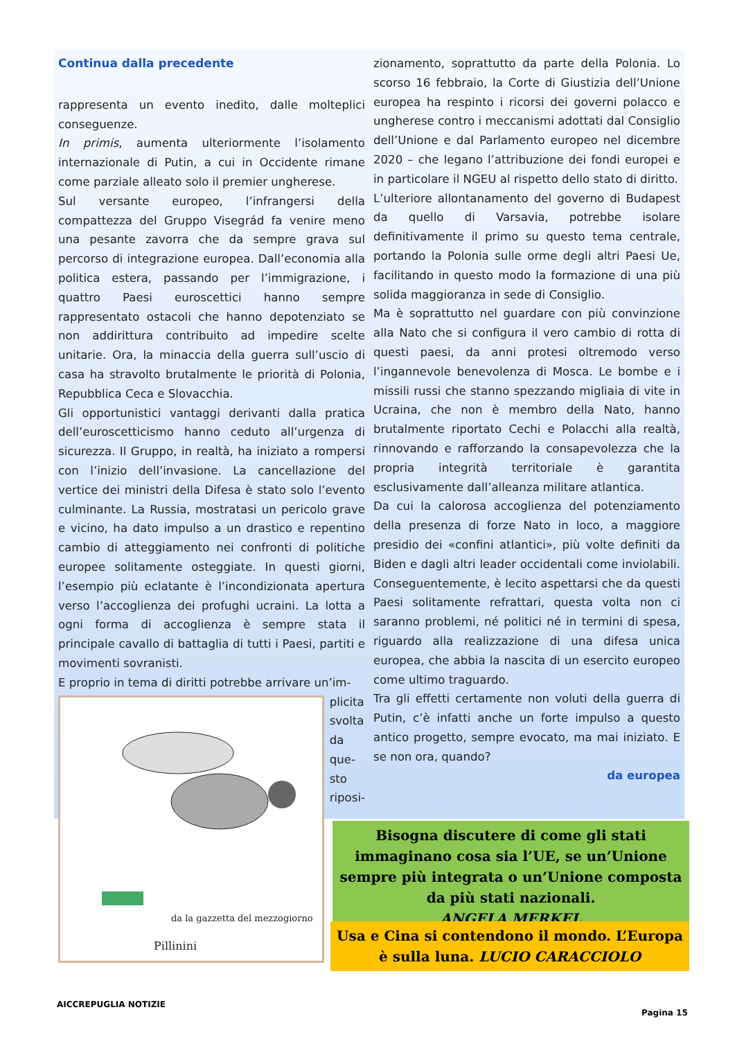Continua dalla precedente
rappresenta un evento inedito, dalle molteplici conseguenze.
In primis, aumenta ulteriormente l’isolamento internazionale di Putin, a cui in Occidente rimane come parziale alleato solo il premier ungherese.
Sul versante europeo, l’infrangersi della compattezza del Gruppo Visegrád fa venire meno una pesante zavorra che da sempre grava sul percorso di integrazione europea. Dall’economia alla politica estera, passando per l’immigrazione, i quattro Paesi euroscettici hanno sempre rappresentato ostacoli che hanno depotenziato se non addirittura contribuito ad impedire scelte unitarie. Ora, la minaccia della guerra sull’uscio di casa ha stravolto brutalmente le priorità di Polonia, Repubblica Ceca e Slovacchia.
Gli opportunistici vantaggi derivanti dalla pratica dell’euroscetticismo hanno ceduto all’urgenza di sicurezza. Il Gruppo, in realtà, ha iniziato a rompersi con l’inizio dell’invasione. La cancellazione del vertice dei ministri della Difesa è stato solo l’evento culminante. La Russia, mostratasi un pericolo grave e vicino, ha dato impulso a un drastico e repentino cambio di atteggiamento nei confronti di politiche europee solitamente osteggiate. In questi giorni, l’esempio più eclatante è l’incondizionata apertura verso l’accoglienza dei profughi ucraini. La lotta a ogni forma di accoglienza è sempre stata il principale cavallo di battaglia di tutti i Paesi, partiti e movimenti sovranisti.
E proprio in tema di diritti potrebbe arrivare un’im-
da la gazzetta del mezzogiorno
Pillinini
plicita
svolta
da
que-
sto
riposi-
zionamento, soprattutto da parte della Polonia. Lo scorso 16 febbraio, la Corte di Giustizia dell’Unione europea ha respinto i ricorsi dei governi polacco e ungherese contro i meccanismi adottati dal Consiglio dell’Unione e dal Parlamento europeo nel dicembre 2020 – che legano l’attribuzione dei fondi europei e in particolare il NGEU al rispetto dello stato di diritto.
L’ulteriore allontanamento del governo di Budapest da quello di Varsavia, potrebbe isolare definitivamente il primo su questo tema centrale, portando la Polonia sulle orme degli altri Paesi Ue, facilitando in questo modo la formazione di una più solida maggioranza in sede di Consiglio.
Ma è soprattutto nel guardare con più convinzione alla Nato che si configura il vero cambio di rotta di questi paesi, da anni protesi oltremodo verso l’ingannevole benevolenza di Mosca. Le bombe e i missili russi che stanno spezzando migliaia di vite in Ucraina, che non è membro della Nato, hanno brutalmente riportato Cechi e Polacchi alla realtà, rinnovando e rafforzando la consapevolezza che la propria integrità territoriale è garantita esclusivamente dall’alleanza militare atlantica.
Da cui la calorosa accoglienza del potenziamento della presenza di forze Nato in loco, a maggiore presidio dei «confini atlantici», più volte definiti da Biden e dagli altri leader occidentali come inviolabili. Conseguentemente, è lecito aspettarsi che da questi Paesi solitamente refrattari, questa volta non ci saranno problemi, né politici né in termini di spesa, riguardo alla realizzazione di una difesa unica europea, che abbia la nascita di un esercito europeo come ultimo traguardo.
Tra gli effetti certamente non voluti della guerra di Putin, c’è infatti anche un forte impulso a questo antico progetto, sempre evocato, ma mai iniziato. E se non ora, quando?
da europea
Bisogna discutere di come gli stati immaginano cosa sia l’UE, se un’Unione sempre più integrata o un’Unione composta da più stati nazionali.
ANGELA MERKEL
Usa e Cina si contendono il mondo. L’Europa è sulla luna. LUCIO CARACCIOLO
AICCREPUGLIA NOTIZIE
Pagina 15